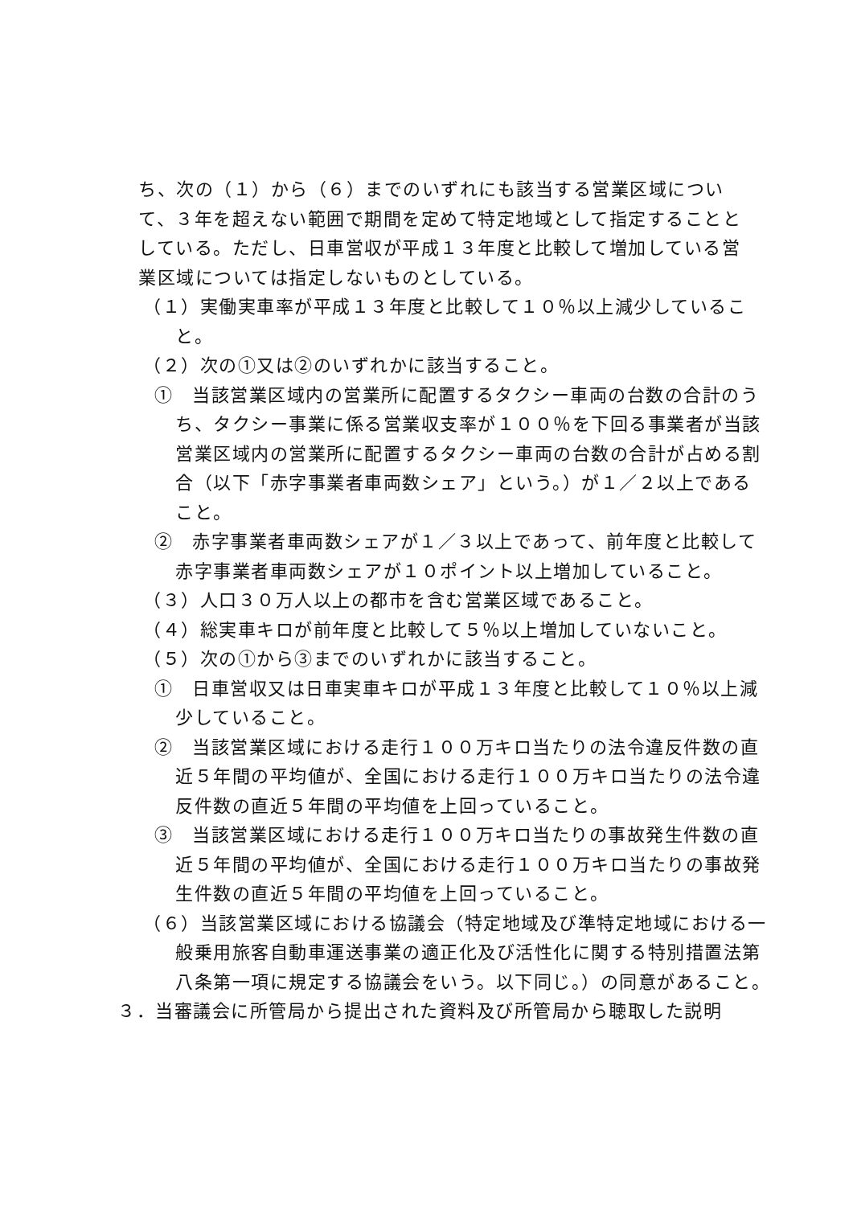ち、次の（１）から（６）までのいずれにも該当する営業区域について、３年を超えない範囲で期間を定めて特定地域として指定することとしている。ただし、日車営収が平成１３年度と比較して増加している営業区域については指定しないものとしている。
（１）実働実車率が平成１３年度と比較して１０％以上減少していること。
（２）次の①又は②のいずれかに該当すること。
①　当該営業区域内の営業所に配置するタクシー車両の台数の合計のうち、タクシー事業に係る営業収支率が１００％を下回る事業者が当該営業区域内の営業所に配置するタクシー車両の台数の合計が占める割合（以下「赤字事業者車両数シェア」という。）が１／２以上であること。
②　赤字事業者車両数シェアが１／３以上であって、前年度と比較して赤字事業者車両数シェアが１０ポイント以上増加していること。
（３）人口３０万人以上の都市を含む営業区域であること。
（４）総実車キロが前年度と比較して５％以上増加していないこと。
（５）次の①から③までのいずれかに該当すること。
①　日車営収又は日車実車キロが平成１３年度と比較して１０％以上減少していること。
②　当該営業区域における走行１００万キロ当たりの法令違反件数の直近５年間の平均値が、全国における走行１００万キロ当たりの法令違反件数の直近５年間の平均値を上回っていること。
③　当該営業区域における走行１００万キロ当たりの事故発生件数の直近５年間の平均値が、全国における走行１００万キロ当たりの事故発生件数の直近５年間の平均値を上回っていること。
（６）当該営業区域における協議会（特定地域及び準特定地域における一般乗用旅客自動車運送事業の適正化及び活性化に関する特別措置法第八条第一項に規定する協議会をいう。以下同じ。）の同意があること。
３．当審議会に所管局から提出された資料及び所管局から聴取した説明